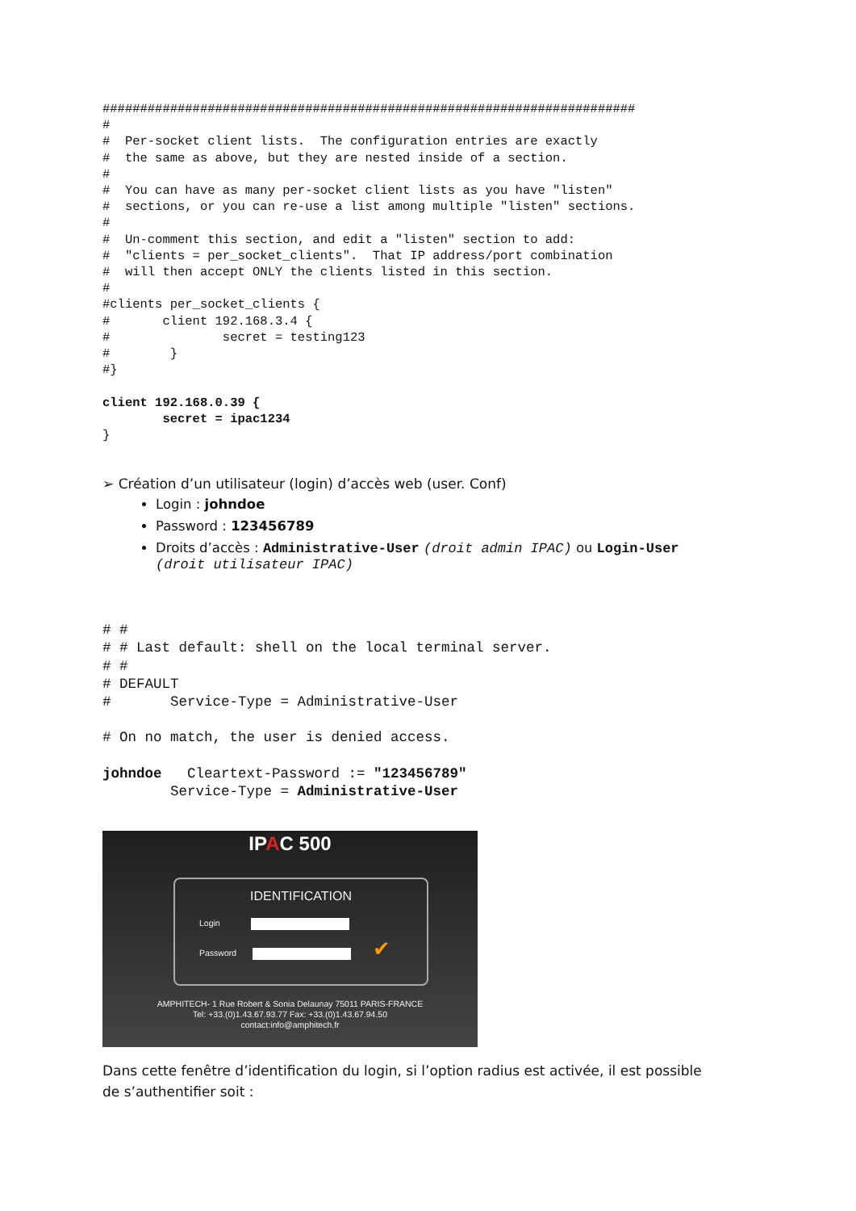#######################################################################
#
#  Per-socket client lists.  The configuration entries are exactly
#  the same as above, but they are nested inside of a section.
#
#  You can have as many per-socket client lists as you have "listen"
#  sections, or you can re-use a list among multiple "listen" sections.
#
#  Un-comment this section, and edit a "listen" section to add:
#  "clients = per_socket_clients".  That IP address/port combination
#  will then accept ONLY the clients listed in this section.
#
#clients per_socket_clients {
#       client 192.168.3.4 {
#               secret = testing123
#        }
#}

client 192.168.0.39 {
        secret = ipac1234
}
➢ Création d’un utilisateur (login) d’accès web (user. Conf)
Login : johndoe
Password : 123456789
Droits d’accès : Administrative-User (droit admin IPAC) ou Login-User
(droit utilisateur IPAC)
# #
# # Last default: shell on the local terminal server.
# #
# DEFAULT
#       Service-Type = Administrative-User

# On no match, the user is denied access.

johndoe   Cleartext-Password := "123456789"
        Service-Type = Administrative-User
IPAC 500
IDENTIFICATION
Login
Password ✔
AMPHITECH- 1 Rue Robert & Sonia Delaunay 75011 PARIS-FRANCE
Tel: +33.(0)1.43.67.93.77 Fax: +33.(0)1.43.67.94.50
contact:info@amphitech.fr
Dans cette fenêtre d’identification du login, si l’option radius est activée, il est possible de s’authentifier soit :